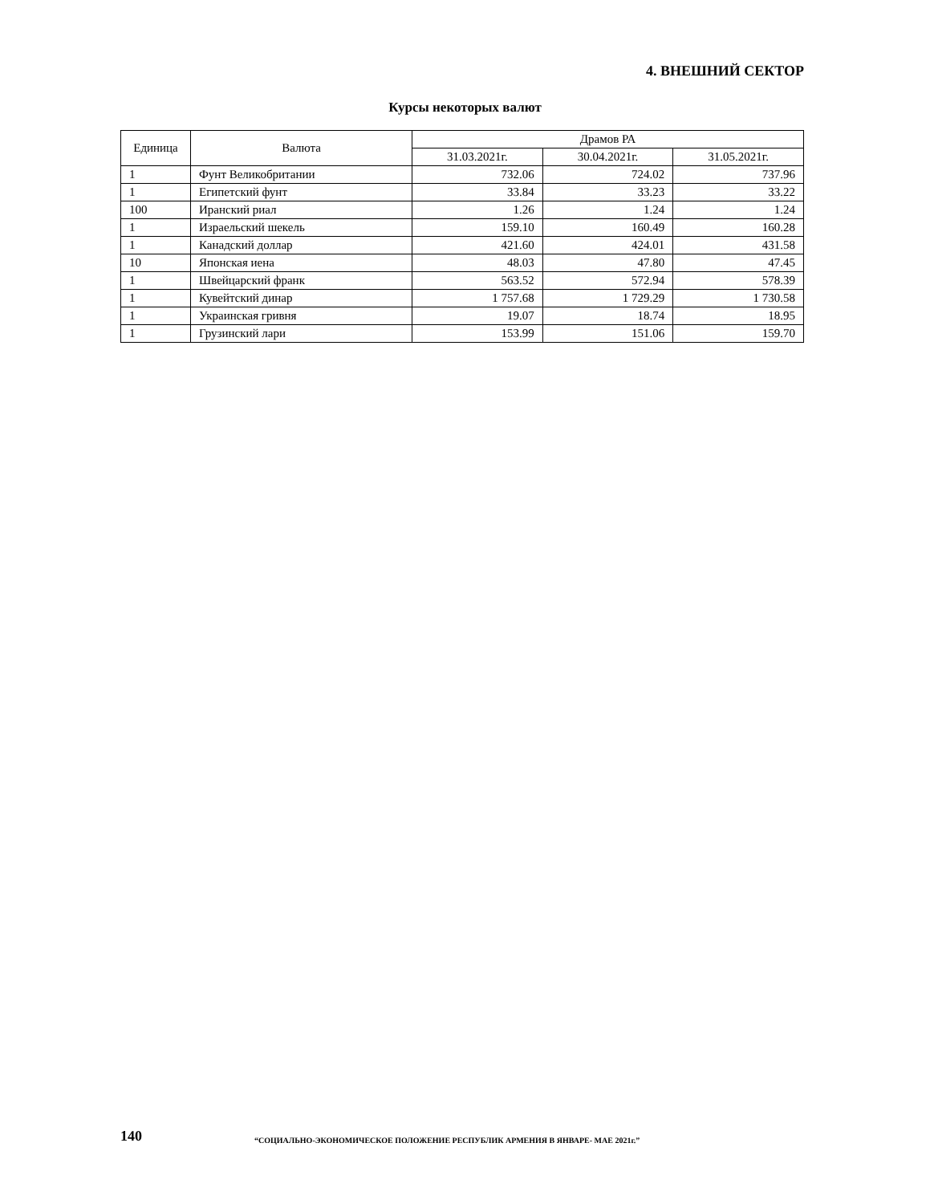4. ВНЕШНИЙ СЕКТОР
Курсы некоторых валют
| Единица | Валюта | Драмов РА | | |
| --- | --- | --- | --- | --- |
| | | 31.03.2021г. | 30.04.2021г. | 31.05.2021г. |
| 1 | Фунт Великобритании | 732.06 | 724.02 | 737.96 |
| 1 | Египетский фунт | 33.84 | 33.23 | 33.22 |
| 100 | Иранский риал | 1.26 | 1.24 | 1.24 |
| 1 | Израельский шекель | 159.10 | 160.49 | 160.28 |
| 1 | Канадский доллар | 421.60 | 424.01 | 431.58 |
| 10 | Японская иена | 48.03 | 47.80 | 47.45 |
| 1 | Швейцарский франк | 563.52 | 572.94 | 578.39 |
| 1 | Кувейтский динар | 1 757.68 | 1 729.29 | 1 730.58 |
| 1 | Украинская гривня | 19.07 | 18.74 | 18.95 |
| 1 | Грузинский лари | 153.99 | 151.06 | 159.70 |
140 “СОЦИАЛЬНО-ЭКОНОМИЧЕСКОЕ ПОЛОЖЕНИЕ РЕСПУБЛИК АРМЕНИЯ В ЯНВАРЕ- МАЕ 2021г.”